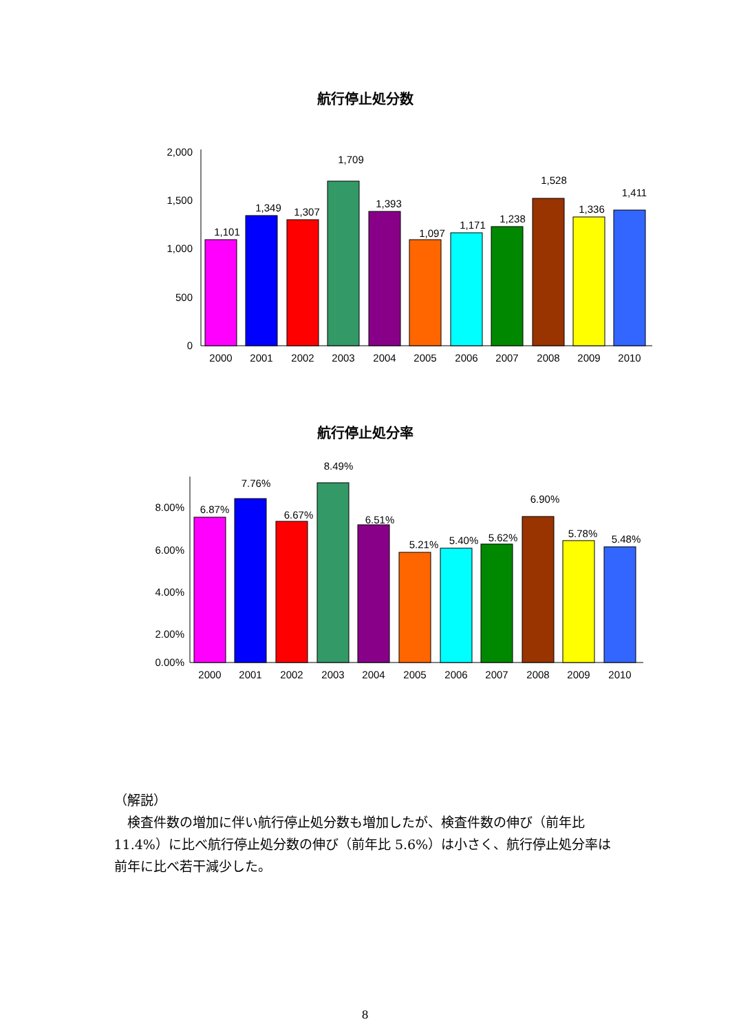航行停止処分数
2,000
1,500
1,000
500
0
1,101
1,349
1,307
1,709
1,393
1,097
1,171
1,238
1,528
1,336
1,411
2000
2001
2002
2003
2004
2005
2006
2007
2008
2009
2010
航行停止処分率
8.00%
6.00%
4.00%
2.00%
0.00%
6.87%
7.76%
6.67%
8.49%
6.51%
5.21%
5.40%
5.62%
6.90%
5.78%
5.48%
2000
2001
2002
2003
2004
2005
2006
2007
2008
2009
2010
（解説）
検査件数の増加に伴い航行停止処分数も増加したが、検査件数の伸び（前年比 11.4%）に比べ航行停止処分数の伸び（前年比 5.6%）は小さく、航行停止処分率は前年に比べ若干減少した。
8